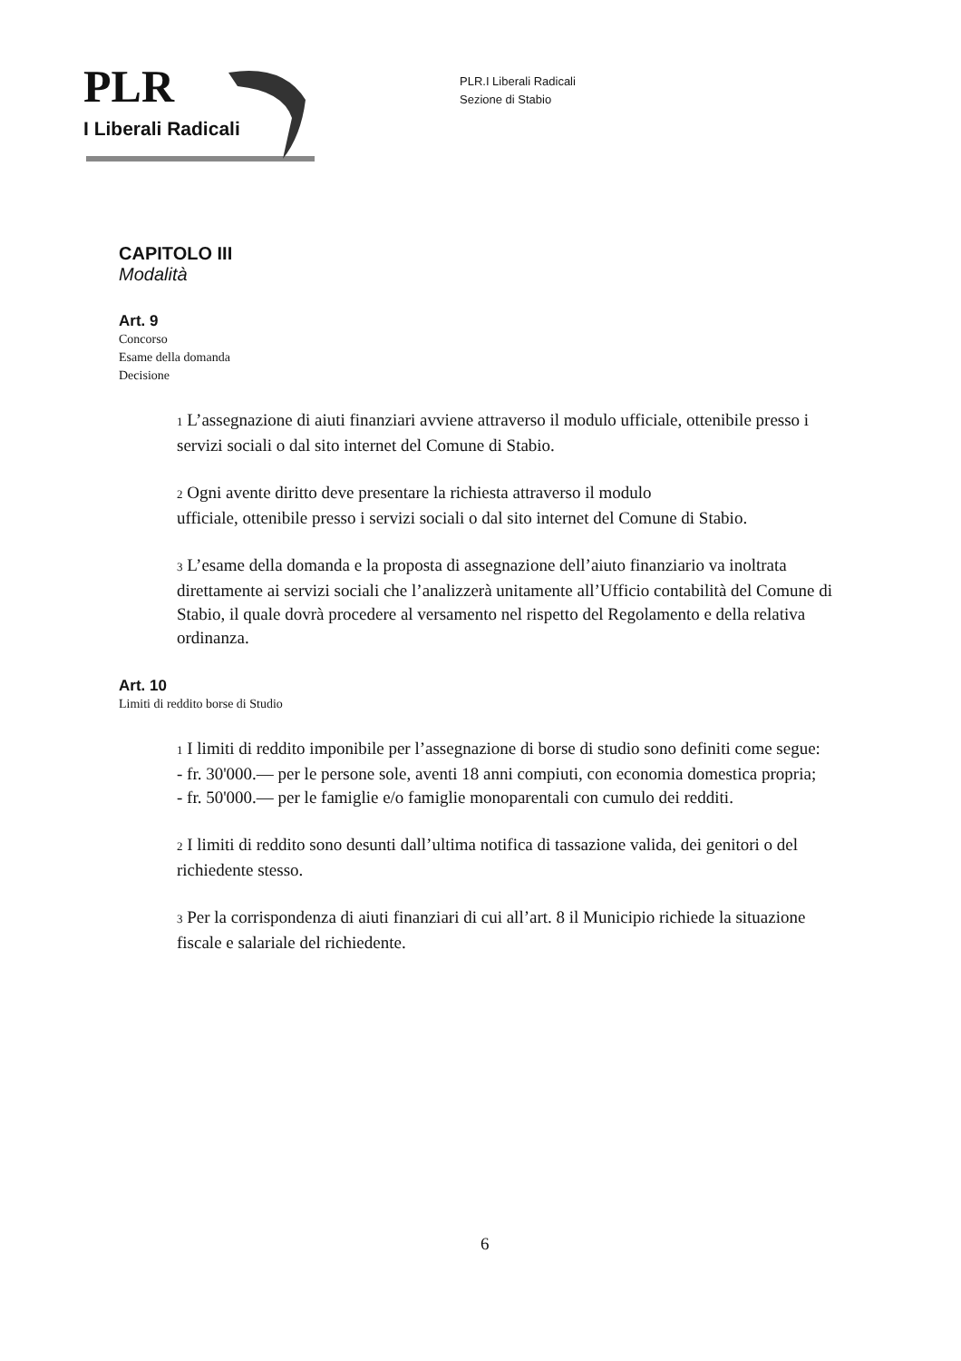PLR
I Liberali Radicali
PLR.I Liberali Radicali
Sezione di Stabio
CAPITOLO III
Modalità
Art. 9
Concorso
Esame della domanda
Decisione
1 L’assegnazione di aiuti finanziari avviene attraverso il modulo ufficiale, ottenibile presso i servizi sociali o dal sito internet del Comune di Stabio.
2 Ogni avente diritto deve presentare la richiesta attraverso il modulo
ufficiale, ottenibile presso i servizi sociali o dal sito internet del Comune di Stabio.
3 L’esame della domanda e la proposta di assegnazione dell’aiuto finanziario va inoltrata direttamente ai servizi sociali che l’analizzerà unitamente all’Ufficio contabilità del Comune di Stabio, il quale dovrà procedere al versamento nel rispetto del Regolamento e della relativa ordinanza.
Art. 10
Limiti di reddito borse di Studio
1 I limiti di reddito imponibile per l’assegnazione di borse di studio sono definiti come segue:
- fr. 30'000.— per le persone sole, aventi 18 anni compiuti, con economia domestica propria;
- fr. 50'000.— per le famiglie e/o famiglie monoparentali con cumulo dei redditi.
2 I limiti di reddito sono desunti dall’ultima notifica di tassazione valida, dei genitori o del richiedente stesso.
3 Per la corrispondenza di aiuti finanziari di cui all’art. 8 il Municipio richiede la situazione fiscale e salariale del richiedente.
6